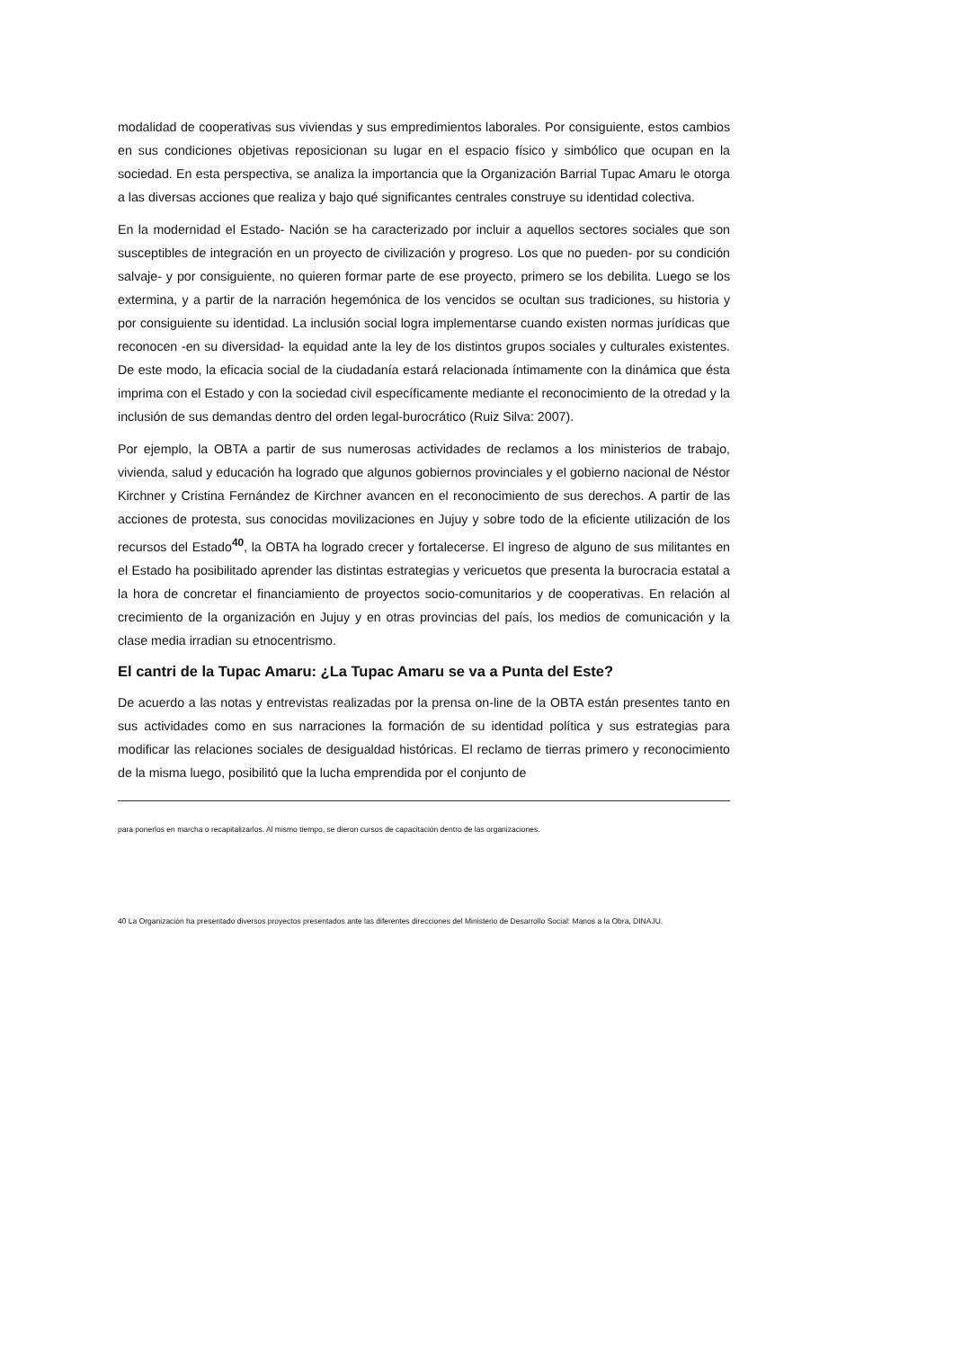modalidad de cooperativas sus viviendas y sus empredimientos laborales. Por consiguiente, estos cambios en sus condiciones objetivas reposicionan su lugar en el espacio físico y simbólico que ocupan en la sociedad. En esta perspectiva, se analiza la importancia que la Organización Barrial Tupac Amaru le otorga a las diversas acciones que realiza y bajo qué significantes centrales construye su identidad colectiva.
En la modernidad el Estado- Nación se ha caracterizado por incluir a aquellos sectores sociales que son susceptibles de integración en un proyecto de civilización y progreso. Los que no pueden- por su condición salvaje- y por consiguiente, no quieren formar parte de ese proyecto, primero se los debilita. Luego se los extermina, y a partir de la narración hegemónica de los vencidos se ocultan sus tradiciones, su historia y por consiguiente su identidad. La inclusión social logra implementarse cuando existen normas jurídicas que reconocen -en su diversidad- la equidad ante la ley de los distintos grupos sociales y culturales existentes. De este modo, la eficacia social de la ciudadanía estará relacionada íntimamente con la dinámica que ésta imprima con el Estado y con la sociedad civil específicamente mediante el reconocimiento de la otredad y la inclusión de sus demandas dentro del orden legal-burocrático (Ruiz Silva: 2007).
Por ejemplo, la OBTA a partir de sus numerosas actividades de reclamos a los ministerios de trabajo, vivienda, salud y educación ha logrado que algunos gobiernos provinciales y el gobierno nacional de Néstor Kirchner y Cristina Fernández de Kirchner avancen en el reconocimiento de sus derechos. A partir de las acciones de protesta, sus conocidas movilizaciones en Jujuy y sobre todo de la eficiente utilización de los recursos del Estado<sup>40</sup>, la OBTA ha logrado crecer y fortalecerse. El ingreso de alguno de sus militantes en el Estado ha posibilitado aprender las distintas estrategias y vericuetos que presenta la burocracia estatal a la hora de concretar el financiamiento de proyectos socio-comunitarios y de cooperativas. En relación al crecimiento de la organización en Jujuy y en otras provincias del país, los medios de comunicación y la clase media irradian su etnocentrismo.
El cantri de la Tupac Amaru: ¿La Tupac Amaru se va a Punta del Este?
De acuerdo a las notas y entrevistas realizadas por la prensa on-line de la OBTA están presentes tanto en sus actividades como en sus narraciones la formación de su identidad política y sus estrategias para modificar las relaciones sociales de desigualdad históricas. El reclamo de tierras primero y reconocimiento de la misma luego, posibilitó que la lucha emprendida por el conjunto de
para ponerlos en marcha o recapitalizarlos. Al mismo tiempo, se dieron cursos de capacitación dentro de las organizaciones.
40 La Organización ha presentado diversos proyectos presentados ante las diferentes direcciones del Ministerio de Desarrollo Social: Manos a la Obra, DINAJU.